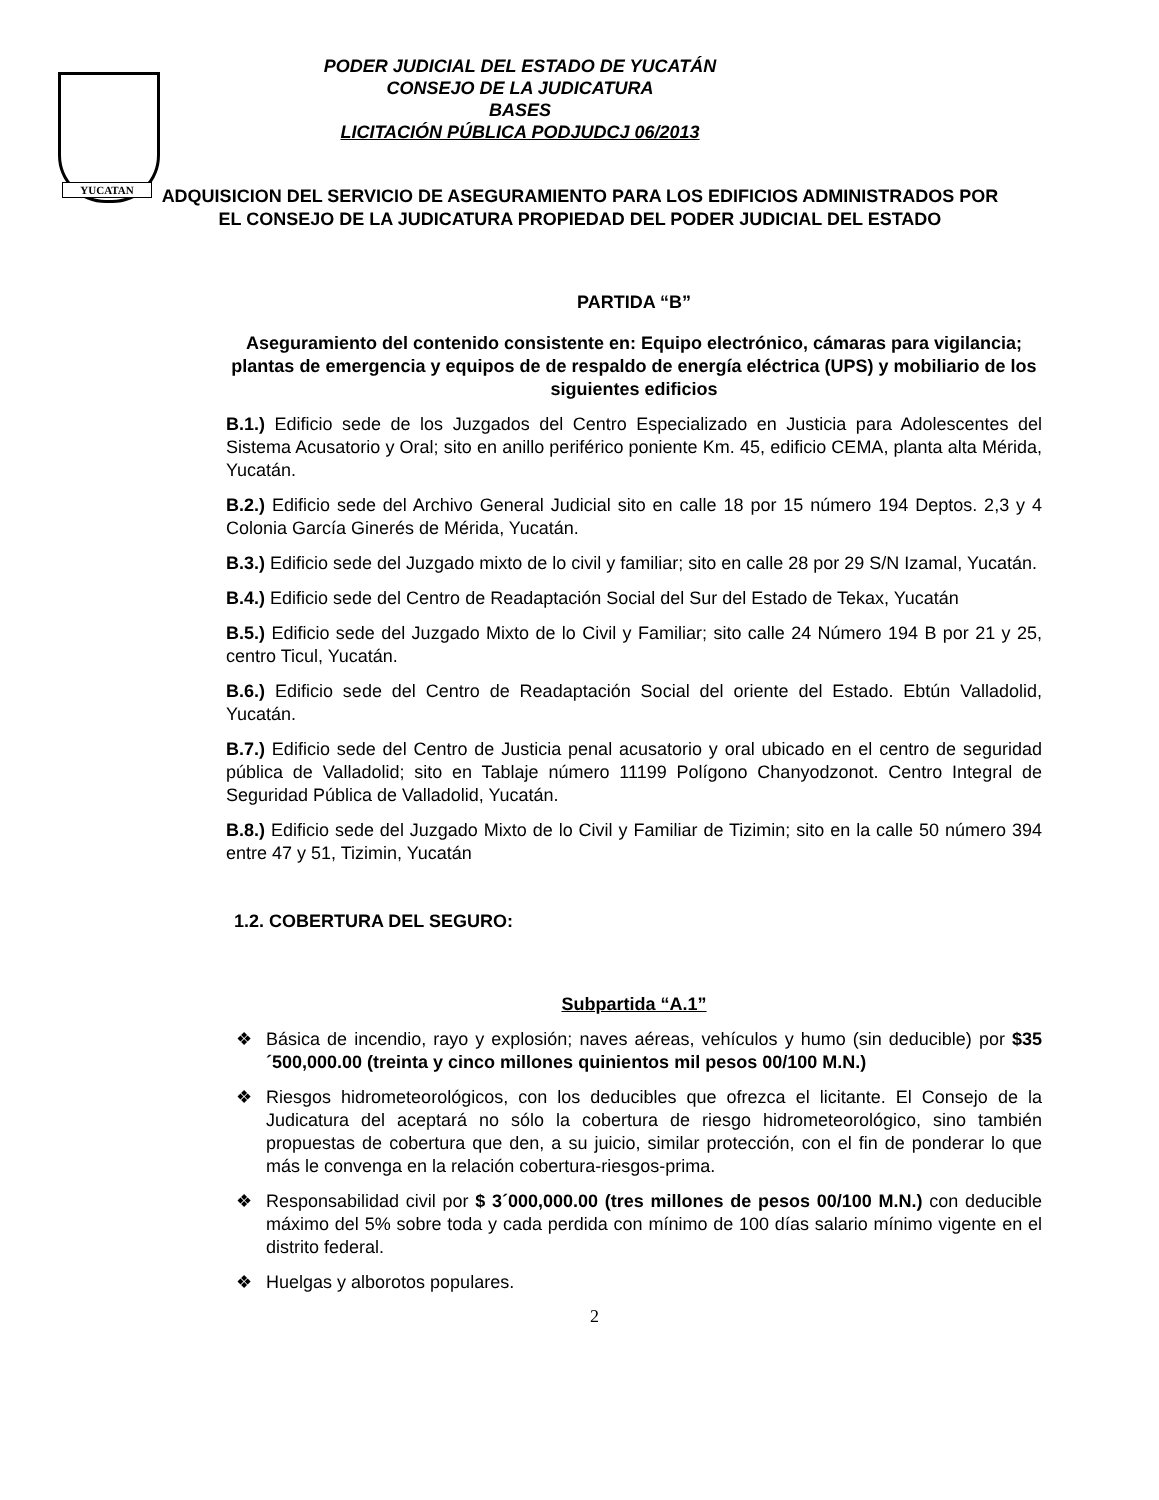YUCATAN
PODER JUDICIAL DEL ESTADO DE YUCATÁN
CONSEJO DE LA JUDICATURA
BASES
LICITACIÓN PÚBLICA PODJUDCJ 06/2013
ADQUISICION DEL SERVICIO DE ASEGURAMIENTO PARA LOS EDIFICIOS ADMINISTRADOS POR EL CONSEJO DE LA JUDICATURA PROPIEDAD DEL PODER JUDICIAL DEL ESTADO
PARTIDA “B”
Aseguramiento del contenido consistente en: Equipo electrónico, cámaras para vigilancia; plantas de emergencia y equipos de de respaldo de energía eléctrica (UPS) y mobiliario de los siguientes edificios
B.1.) Edificio sede de los Juzgados del Centro Especializado en Justicia para Adolescentes del Sistema Acusatorio y Oral; sito en anillo periférico poniente Km. 45, edificio CEMA, planta alta Mérida, Yucatán.
B.2.) Edificio sede del Archivo General Judicial sito en calle 18 por 15 número 194 Deptos. 2,3 y 4 Colonia García Ginerés de Mérida, Yucatán.
B.3.) Edificio sede del Juzgado mixto de lo civil y familiar; sito en calle 28 por 29 S/N Izamal, Yucatán.
B.4.) Edificio sede del Centro de Readaptación Social del Sur del Estado de Tekax, Yucatán
B.5.) Edificio sede del Juzgado Mixto de lo Civil y Familiar; sito calle 24 Número 194 B por 21 y 25, centro Ticul, Yucatán.
B.6.) Edificio sede del Centro de Readaptación Social del oriente del Estado. Ebtún Valladolid, Yucatán.
B.7.) Edificio sede del Centro de Justicia penal acusatorio y oral ubicado en el centro de seguridad pública de Valladolid; sito en Tablaje número 11199 Polígono Chanyodzonot. Centro Integral de Seguridad Pública de Valladolid, Yucatán.
B.8.) Edificio sede del Juzgado Mixto de lo Civil y Familiar de Tizimin; sito en la calle 50 número 394 entre 47 y 51, Tizimin, Yucatán
1.2. COBERTURA DEL SEGURO:
Subpartida “A.1”
❖ Básica de incendio, rayo y explosión; naves aéreas, vehículos y humo (sin deducible) por $35´500,000.00 (treinta y cinco millones quinientos mil pesos 00/100 M.N.)
❖ Riesgos hidrometeorológicos, con los deducibles que ofrezca el licitante. El Consejo de la Judicatura del aceptará no sólo la cobertura de riesgo hidrometeorológico, sino también propuestas de cobertura que den, a su juicio, similar protección, con el fin de ponderar lo que más le convenga en la relación cobertura-riesgos-prima.
❖ Responsabilidad civil por $ 3´000,000.00 (tres millones de pesos 00/100 M.N.) con deducible máximo del 5% sobre toda y cada perdida con mínimo de 100 días salario mínimo vigente en el distrito federal.
❖ Huelgas y alborotos populares.
2